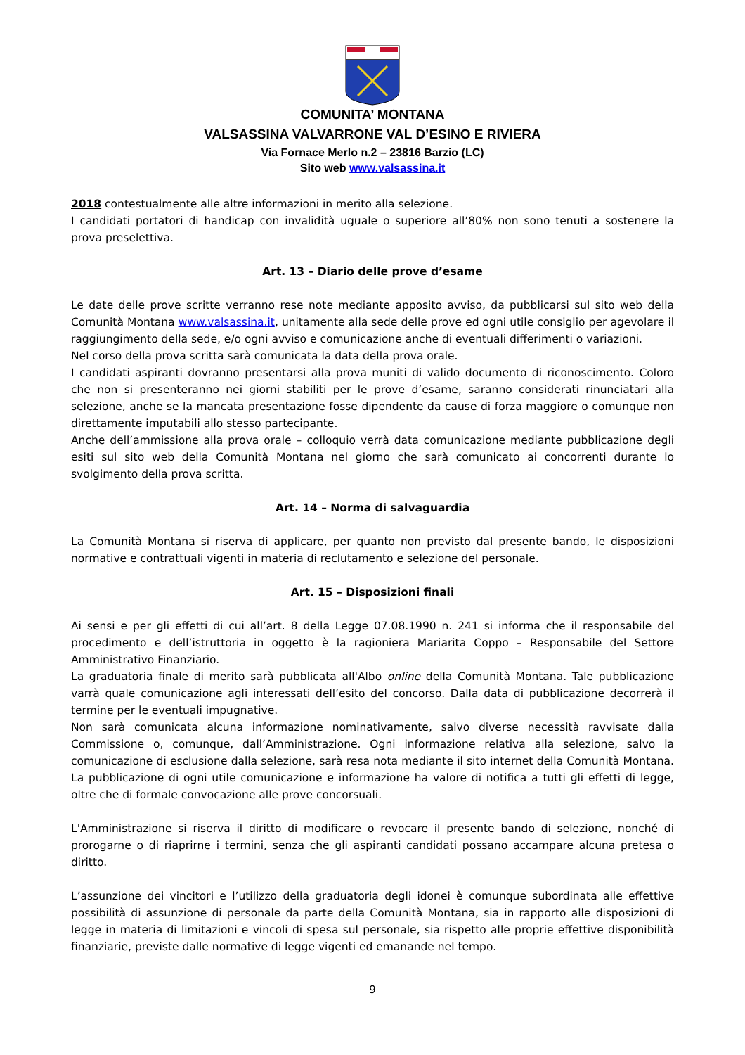COMUNITA’ MONTANA
VALSASSINA VALVARRONE VAL D’ESINO E RIVIERA
Via Fornace Merlo n.2 – 23816 Barzio (LC)
Sito web www.valsassina.it
2018 contestualmente alle altre informazioni in merito alla selezione.
I candidati portatori di handicap con invalidità uguale o superiore all’80% non sono tenuti a sostenere la prova preselettiva.
Art. 13 – Diario delle prove d’esame
Le date delle prove scritte verranno rese note mediante apposito avviso, da pubblicarsi sul sito web della Comunità Montana www.valsassina.it, unitamente alla sede delle prove ed ogni utile consiglio per agevolare il raggiungimento della sede, e/o ogni avviso e comunicazione anche di eventuali differimenti o variazioni.
Nel corso della prova scritta sarà comunicata la data della prova orale.
I candidati aspiranti dovranno presentarsi alla prova muniti di valido documento di riconoscimento. Coloro che non si presenteranno nei giorni stabiliti per le prove d’esame, saranno considerati rinunciatari alla selezione, anche se la mancata presentazione fosse dipendente da cause di forza maggiore o comunque non direttamente imputabili allo stesso partecipante.
Anche dell’ammissione alla prova orale – colloquio verrà data comunicazione mediante pubblicazione degli esiti sul sito web della Comunità Montana nel giorno che sarà comunicato ai concorrenti durante lo svolgimento della prova scritta.
Art. 14 – Norma di salvaguardia
La Comunità Montana si riserva di applicare, per quanto non previsto dal presente bando, le disposizioni normative e contrattuali vigenti in materia di reclutamento e selezione del personale.
Art. 15 – Disposizioni finali
Ai sensi e per gli effetti di cui all’art. 8 della Legge 07.08.1990 n. 241 si informa che il responsabile del procedimento e dell’istruttoria in oggetto è la ragioniera Mariarita Coppo – Responsabile del Settore Amministrativo Finanziario.
La graduatoria finale di merito sarà pubblicata all'Albo online della Comunità Montana. Tale pubblicazione varrà quale comunicazione agli interessati dell’esito del concorso. Dalla data di pubblicazione decorrerà il termine per le eventuali impugnative.
Non sarà comunicata alcuna informazione nominativamente, salvo diverse necessità ravvisate dalla Commissione o, comunque, dall’Amministrazione. Ogni informazione relativa alla selezione, salvo la comunicazione di esclusione dalla selezione, sarà resa nota mediante il sito internet della Comunità Montana. La pubblicazione di ogni utile comunicazione e informazione ha valore di notifica a tutti gli effetti di legge, oltre che di formale convocazione alle prove concorsuali.
L'Amministrazione si riserva il diritto di modificare o revocare il presente bando di selezione, nonché di prorogarne o di riaprirne i termini, senza che gli aspiranti candidati possano accampare alcuna pretesa o diritto.
L’assunzione dei vincitori e l’utilizzo della graduatoria degli idonei è comunque subordinata alle effettive possibilità di assunzione di personale da parte della Comunità Montana, sia in rapporto alle disposizioni di legge in materia di limitazioni e vincoli di spesa sul personale, sia rispetto alle proprie effettive disponibilità finanziarie, previste dalle normative di legge vigenti ed emanande nel tempo.
9